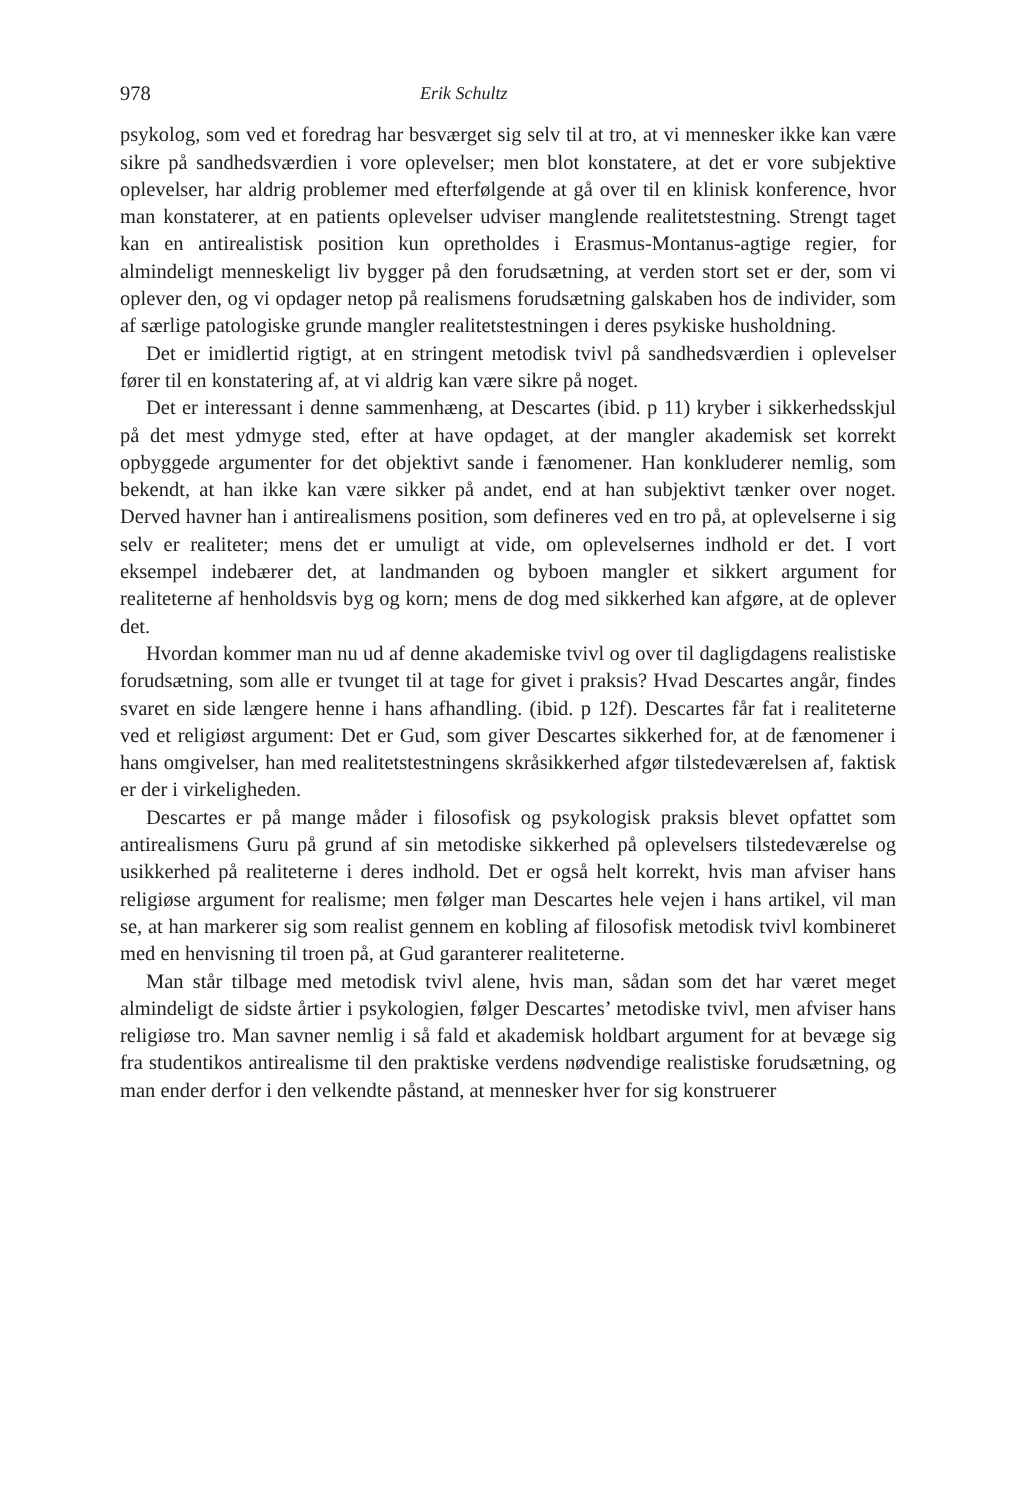978 Erik Schultz
psykolog, som ved et foredrag har besværget sig selv til at tro, at vi mennesker ikke kan være sikre på sandhedsværdien i vore oplevelser; men blot konstatere, at det er vore subjektive oplevelser, har aldrig problemer med efterfølgende at gå over til en klinisk konference, hvor man konstaterer, at en patients oplevelser udviser manglende realitetstestning. Strengt taget kan en antirealistisk position kun opretholdes i Erasmus-Montanus-agtige regier, for almindeligt menneskeligt liv bygger på den forudsætning, at verden stort set er der, som vi oplever den, og vi opdager netop på realismens forudsætning galskaben hos de individer, som af særlige patologiske grunde mangler realitetstestningen i deres psykiske husholdning.
Det er imidlertid rigtigt, at en stringent metodisk tvivl på sandhedsværdien i oplevelser fører til en konstatering af, at vi aldrig kan være sikre på noget.
Det er interessant i denne sammenhæng, at Descartes (ibid. p 11) kryber i sikkerhedsskjul på det mest ydmyge sted, efter at have opdaget, at der mangler akademisk set korrekt opbyggede argumenter for det objektivt sande i fænomener. Han konkluderer nemlig, som bekendt, at han ikke kan være sikker på andet, end at han subjektivt tænker over noget. Derved havner han i antirealismens position, som defineres ved en tro på, at oplevelserne i sig selv er realiteter; mens det er umuligt at vide, om oplevelsernes indhold er det. I vort eksempel indebærer det, at landmanden og byboen mangler et sikkert argument for realiteterne af henholdsvis byg og korn; mens de dog med sikkerhed kan afgøre, at de oplever det.
Hvordan kommer man nu ud af denne akademiske tvivl og over til dagligdagens realistiske forudsætning, som alle er tvunget til at tage for givet i praksis? Hvad Descartes angår, findes svaret en side længere henne i hans afhandling. (ibid. p 12f). Descartes får fat i realiteterne ved et religiøst argument: Det er Gud, som giver Descartes sikkerhed for, at de fænomener i hans omgivelser, han med realitetstestningens skråsikkerhed afgør tilstedeværelsen af, faktisk er der i virkeligheden.
Descartes er på mange måder i filosofisk og psykologisk praksis blevet opfattet som antirealismens Guru på grund af sin metodiske sikkerhed på oplevelsers tilstedeværelse og usikkerhed på realiteterne i deres indhold. Det er også helt korrekt, hvis man afviser hans religiøse argument for realisme; men følger man Descartes hele vejen i hans artikel, vil man se, at han markerer sig som realist gennem en kobling af filosofisk metodisk tvivl kombineret med en henvisning til troen på, at Gud garanterer realiteterne.
Man står tilbage med metodisk tvivl alene, hvis man, sådan som det har været meget almindeligt de sidste årtier i psykologien, følger Descartes’ metodiske tvivl, men afviser hans religiøse tro. Man savner nemlig i så fald et akademisk holdbart argument for at bevæge sig fra studentikos antirealisme til den praktiske verdens nødvendige realistiske forudsætning, og man ender derfor i den velkendte påstand, at mennesker hver for sig konstruerer